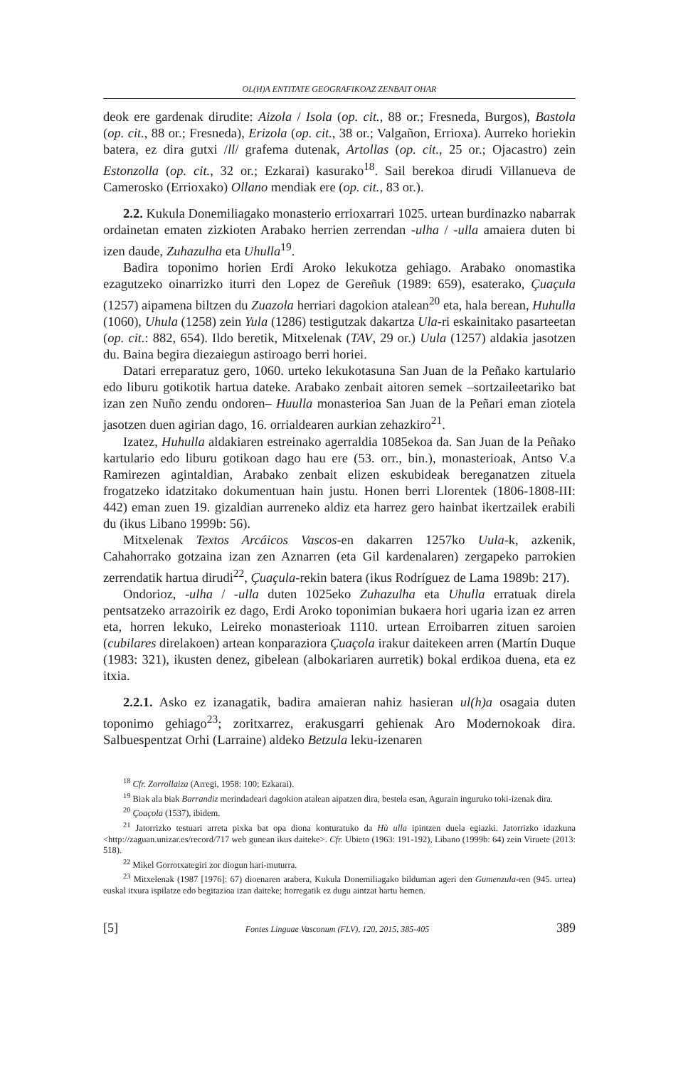OL(H)A ENTITATE GEOGRAFIKOAZ ZENBAIT OHAR
deok ere gardenak dirudite: Aizola / Isola (op. cit., 88 or.; Fresneda, Burgos), Bastola (op. cit., 88 or.; Fresneda), Erizola (op. cit., 38 or.; Valgañon, Errioxa). Aurreko horiekin batera, ez dira gutxi /ll/ grafema dutenak, Artollas (op. cit., 25 or.; Ojacastro) zein Estonzolla (op. cit., 32 or.; Ezkarai) kasurako<sup>18</sup>. Sail berekoa dirudi Villanueva de Camerosko (Errioxako) Ollano mendiak ere (op. cit., 83 or.).
2.2. Kukula Donemiliagako monasterio errioxarrari 1025. urtean burdinazko nabarrak ordainetan ematen zizkioten Arabako herrien zerrendan -ulha / -ulla amaiera duten bi izen daude, Zuhazulha eta Uhulla<sup>19</sup>.
Badira toponimo horien Erdi Aroko lekukotza gehiago. Arabako onomastika ezagutzeko oinarrizko iturri den Lopez de Gereñuk (1989: 659), esaterako, Çuaçula (1257) aipamena biltzen du Zuazola herriari dagokion atalean<sup>20</sup> eta, hala berean, Huhulla (1060), Uhula (1258) zein Yula (1286) testigutzak dakartza Ula-ri eskainitako pasarteetan (op. cit.: 882, 654). Ildo beretik, Mitxelenak (TAV, 29 or.) Uula (1257) aldakia jasotzen du. Baina begira diezaiegun astiroago berri horiei.
Datari erreparatuz gero, 1060. urteko lekukotasuna San Juan de la Peñako kartulario edo liburu gotikotik hartua dateke. Arabako zenbait aitoren semek –sortzaileetariko bat izan zen Nuño zendu ondoren– Huulla monasterioa San Juan de la Peñari eman ziotela jasotzen duen agirian dago, 16. orrialdearen aurkian zehazkiro<sup>21</sup>.
Izatez, Huhulla aldakiaren estreinako agerraldia 1085ekoa da. San Juan de la Peñako kartulario edo liburu gotikoan dago hau ere (53. orr., bin.), monasterioak, Antso V.a Ramirezen agintaldian, Arabako zenbait elizen eskubideak bereganatzen zituela frogatzeko idatzitako dokumentuan hain justu. Honen berri Llorentek (1806-1808-III: 442) eman zuen 19. gizaldian aurreneko aldiz eta harrez gero hainbat ikertzailek erabili du (ikus Libano 1999b: 56).
Mitxelenak Textos Arcáicos Vascos-en dakarren 1257ko Uula-k, azkenik, Cahahorrako gotzaina izan zen Aznarren (eta Gil kardenalaren) zergapeko parrokien zerrendatik hartua dirudi<sup>22</sup>, Çuaçula-rekin batera (ikus Rodríguez de Lama 1989b: 217).
Ondorioz, -ulha / -ulla duten 1025eko Zuhazulha eta Uhulla erratuak direla pentsatzeko arrazoirik ez dago, Erdi Aroko toponimian bukaera hori ugaria izan ez arren eta, horren lekuko, Leireko monasterioak 1110. urtean Erroibarren zituen saroien (cubilares direlakoen) artean konparaziora Çuaçola irakur daitekeen arren (Martín Duque (1983: 321), ikusten denez, gibelean (albokariaren aurretik) bokal erdikoa duena, eta ez itxia.
2.2.1. Asko ez izanagatik, badira amaieran nahiz hasieran ul(h)a osagaia duten toponimo gehiago<sup>23</sup>; zoritxarrez, erakusgarri gehienak Aro Modernokoak dira. Salbuespentzat Orhi (Larraine) aldeko Betzula leku-izenaren
<sup>18</sup> Cfr. Zorrollaiza (Arregi, 1958: 100; Ezkarai).
<sup>19</sup> Biak ala biak Barrandiz merindadeari dagokion atalean aipatzen dira, bestela esan, Agurain inguruko toki-izenak dira.
<sup>20</sup> Çoaçola (1537), ibidem.
<sup>21</sup> Jatorrizko testuari arreta pixka bat opa diona konturatuko da Hù ulla ipintzen duela egiazki. Jatorrizko idazkuna <http://zaguan.unizar.es/record/717 web gunean ikus daiteke>. Cfr. Ubieto (1963: 191-192), Libano (1999b: 64) zein Viruete (2013: 518).
<sup>22</sup> Mikel Gorrotxategiri zor diogun hari-muturra.
<sup>23</sup> Mitxelenak (1987 [1976]: 67) dioenaren arabera, Kukula Donemiliagako bilduman ageri den Gumenzula-ren (945. urtea) euskal itxura ispilatze edo begitazioa izan daiteke; horregatik ez dugu aintzat hartu hemen.
[5] Fontes Linguae Vasconum (FLV), 120, 2015, 385-405 389